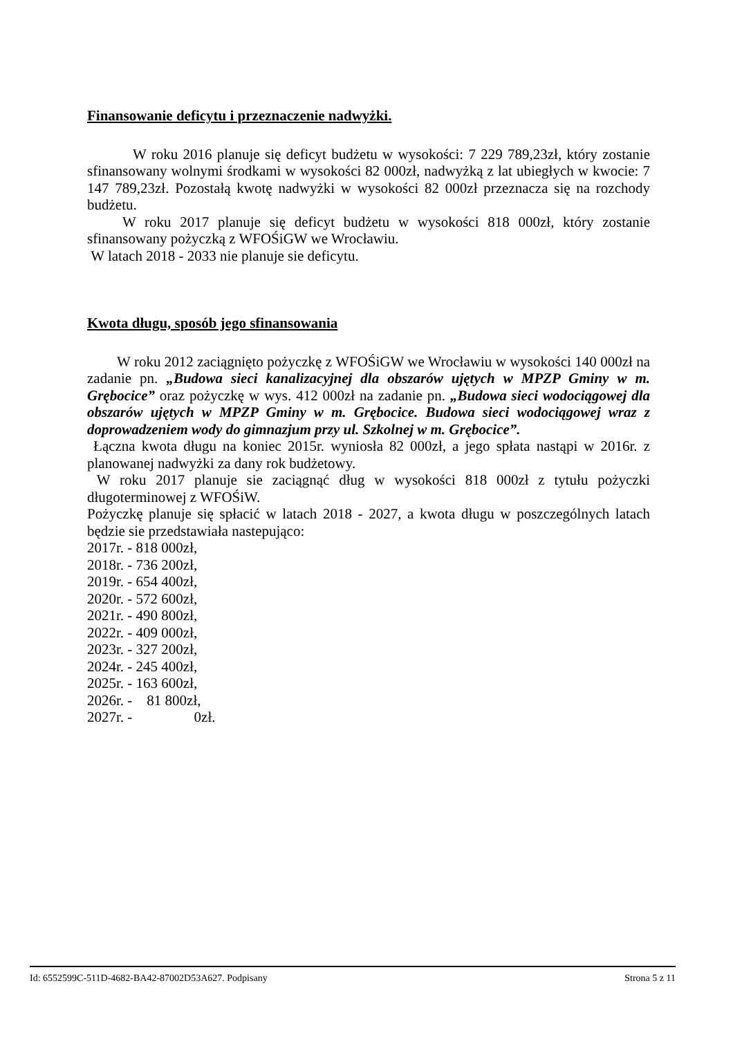Finansowanie deficytu i przeznaczenie nadwyżki.
W roku 2016 planuje się deficyt budżetu w wysokości: 7 229 789,23zł, który zostanie sfinansowany wolnymi środkami w wysokości 82 000zł, nadwyżką z lat ubiegłych w kwocie: 7 147 789,23zł. Pozostałą kwotę nadwyżki w wysokości 82 000zł przeznacza się na rozchody budżetu.
W roku 2017 planuje się deficyt budżetu w wysokości 818 000zł, który zostanie sfinansowany pożyczką z WFOŚiGW we Wrocławiu.
W latach 2018 - 2033 nie planuje sie deficytu.
Kwota długu, sposób jego sfinansowania
W roku 2012 zaciągnięto pożyczkę z WFOŚiGW we Wrocławiu w wysokości 140 000zł na zadanie pn. „Budowa sieci kanalizacyjnej dla obszarów ujętych w MPZP Gminy w m. Grębocice” oraz pożyczkę w wys. 412 000zł na zadanie pn. „Budowa sieci wodociągowej dla obszarów ujętych w MPZP Gminy w m. Grębocice. Budowa sieci wodociągowej wraz z doprowadzeniem wody do gimnazjum przy ul. Szkolnej w m. Grębocice”.
Łączna kwota długu na koniec 2015r. wyniosła 82 000zł, a jego spłata nastąpi w 2016r. z planowanej nadwyżki za dany rok budżetowy.
W roku 2017 planuje sie zaciągnąć dług w wysokości 818 000zł z tytułu pożyczki długoterminowej z WFOŚiW.
Pożyczkę planuje się spłacić w latach 2018 - 2027, a kwota długu w poszczególnych latach będzie sie przedstawiała nastepująco:
2017r. - 818 000zł,
2018r. - 736 200zł,
2019r. - 654 400zł,
2020r. - 572 600zł,
2021r. - 490 800zł,
2022r. - 409 000zł,
2023r. - 327 200zł,
2024r. - 245 400zł,
2025r. - 163 600zł,
2026r. - 81 800zł,
2027r. - 0zł.
Id: 6552599C-511D-4682-BA42-87002D53A627. Podpisany Strona 5 z 11